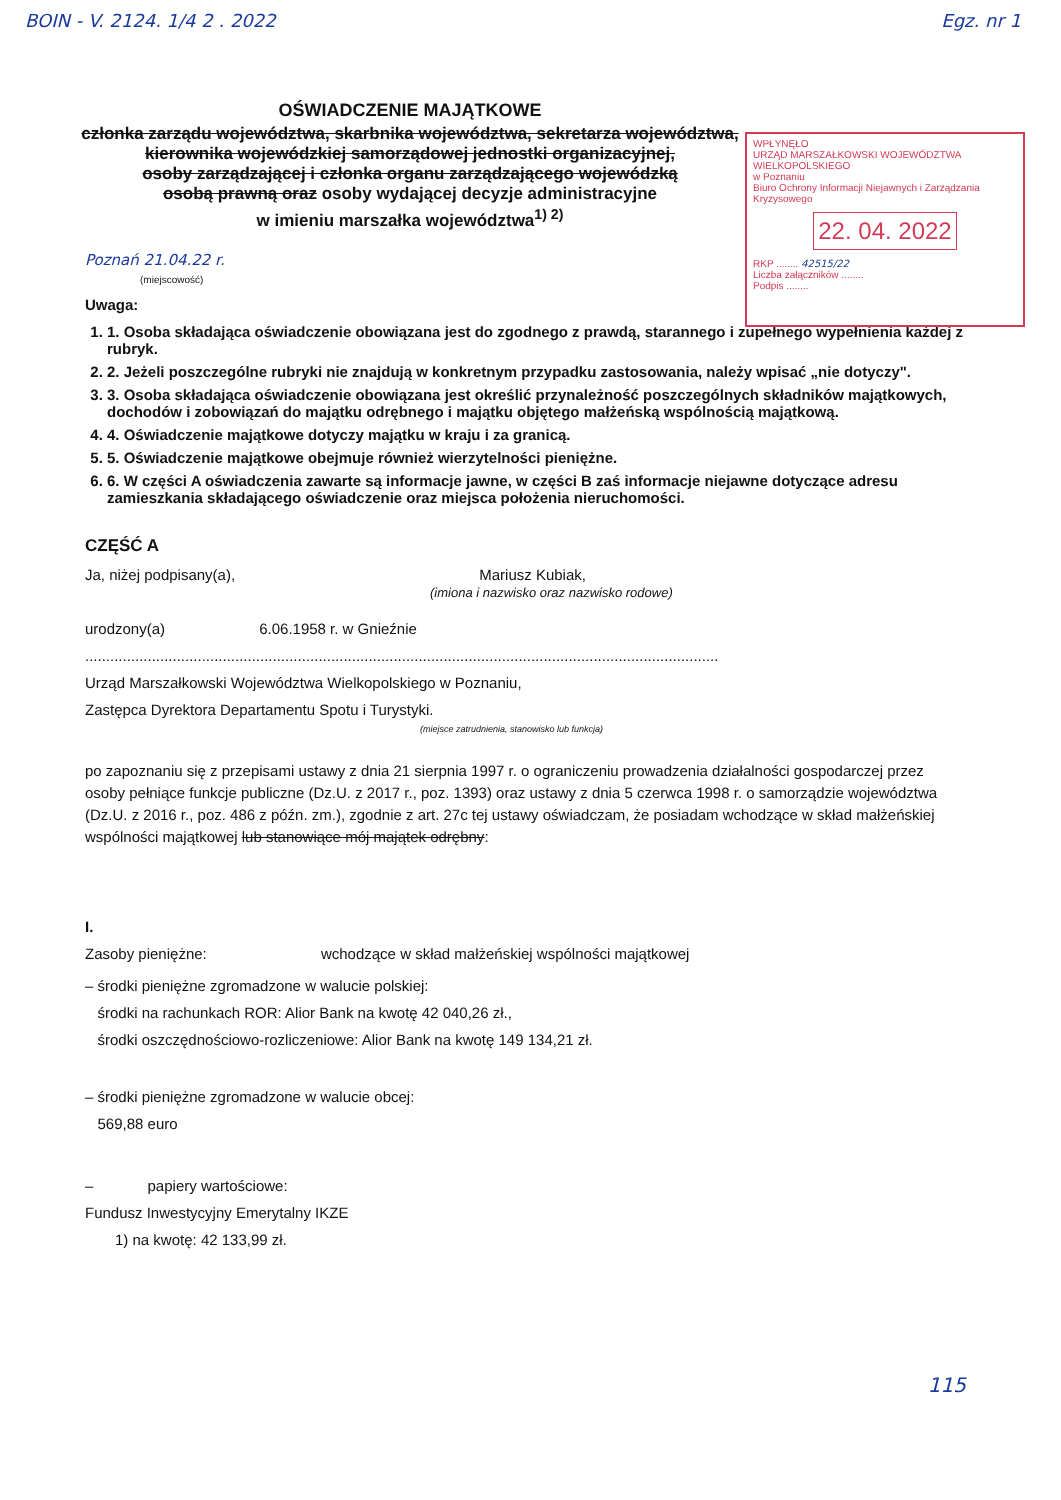BOIN - V. 2124. 1/4 2 . 2022 Egz. nr 1
OŚWIADCZENIE MAJĄTKOWE
członka zarządu województwa, skarbnika województwa, sekretarza województwa,
kierownika wojewódzkiej samorządowej jednostki organizacyjnej,
osoby zarządzającej i członka organu zarządzającego wojewódzką
osobą prawną oraz osoby wydającej decyzje administracyjne
w imieniu marszałka województwa<sup>1) 2)</sup>
WPŁYNĘŁO
URZĄD MARSZAŁKOWSKI WOJEWÓDZTWA WIELKOPOLSKIEGO
w Poznaniu
Biuro Ochrony Informacji Niejawnych i Zarządzania Kryzysowego
22. 04. 2022
RKP ........ 42515/22
Liczba załączników ........
Podpis ........
Poznań 21.04.22 r.
(miejscowość)
Uwaga:
1. 1. Osoba składająca oświadczenie obowiązana jest do zgodnego z prawdą, starannego i zupełnego wypełnienia każdej z rubryk.
2. 2. Jeżeli poszczególne rubryki nie znajdują w konkretnym przypadku zastosowania, należy wpisać „nie dotyczy".
3. 3. Osoba składająca oświadczenie obowiązana jest określić przynależność poszczególnych składników majątkowych, dochodów i zobowiązań do majątku odrębnego i majątku objętego małżeńską wspólnością majątkową.
4. 4. Oświadczenie majątkowe dotyczy majątku w kraju i za granicą.
5. 5. Oświadczenie majątkowe obejmuje również wierzytelności pieniężne.
6. 6. W części A oświadczenia zawarte są informacje jawne, w części B zaś informacje niejawne dotyczące adresu zamieszkania składającego oświadczenie oraz miejsca położenia nieruchomości.
CZĘŚĆ A
Ja, niżej podpisany(a), Mariusz Kubiak,
(imiona i nazwisko oraz nazwisko rodowe)
urodzony(a) 6.06.1958 r. w Gnieźnie
........................................................................................................................................................
Urząd Marszałkowski Województwa Wielkopolskiego w Poznaniu,
Zastępca Dyrektora Departamentu Spotu i Turystyki.
(miejsce zatrudnienia, stanowisko lub funkcja)
po zapoznaniu się z przepisami ustawy z dnia 21 sierpnia 1997 r. o ograniczeniu prowadzenia działalności gospodarczej przez osoby pełniące funkcje publiczne (Dz.U. z 2017 r., poz. 1393) oraz ustawy z dnia 5 czerwca 1998 r. o samorządzie województwa (Dz.U. z 2016 r., poz. 486 z późn. zm.), zgodnie z art. 27c tej ustawy oświadczam, że posiadam wchodzące w skład małżeńskiej wspólności majątkowej lub stanowiące mój majątek odrębny:
I.
Zasoby pieniężne: wchodzące w skład małżeńskiej wspólności majątkowej
– środki pieniężne zgromadzone w walucie polskiej:
środki na rachunkach ROR: Alior Bank na kwotę 42 040,26 zł.,
środki oszczędnościowo-rozliczeniowe: Alior Bank na kwotę 149 134,21 zł.
– środki pieniężne zgromadzone w walucie obcej:
569,88 euro
– papiery wartościowe:
Fundusz Inwestycyjny Emerytalny IKZE
1) na kwotę: 42 133,99 zł.
115